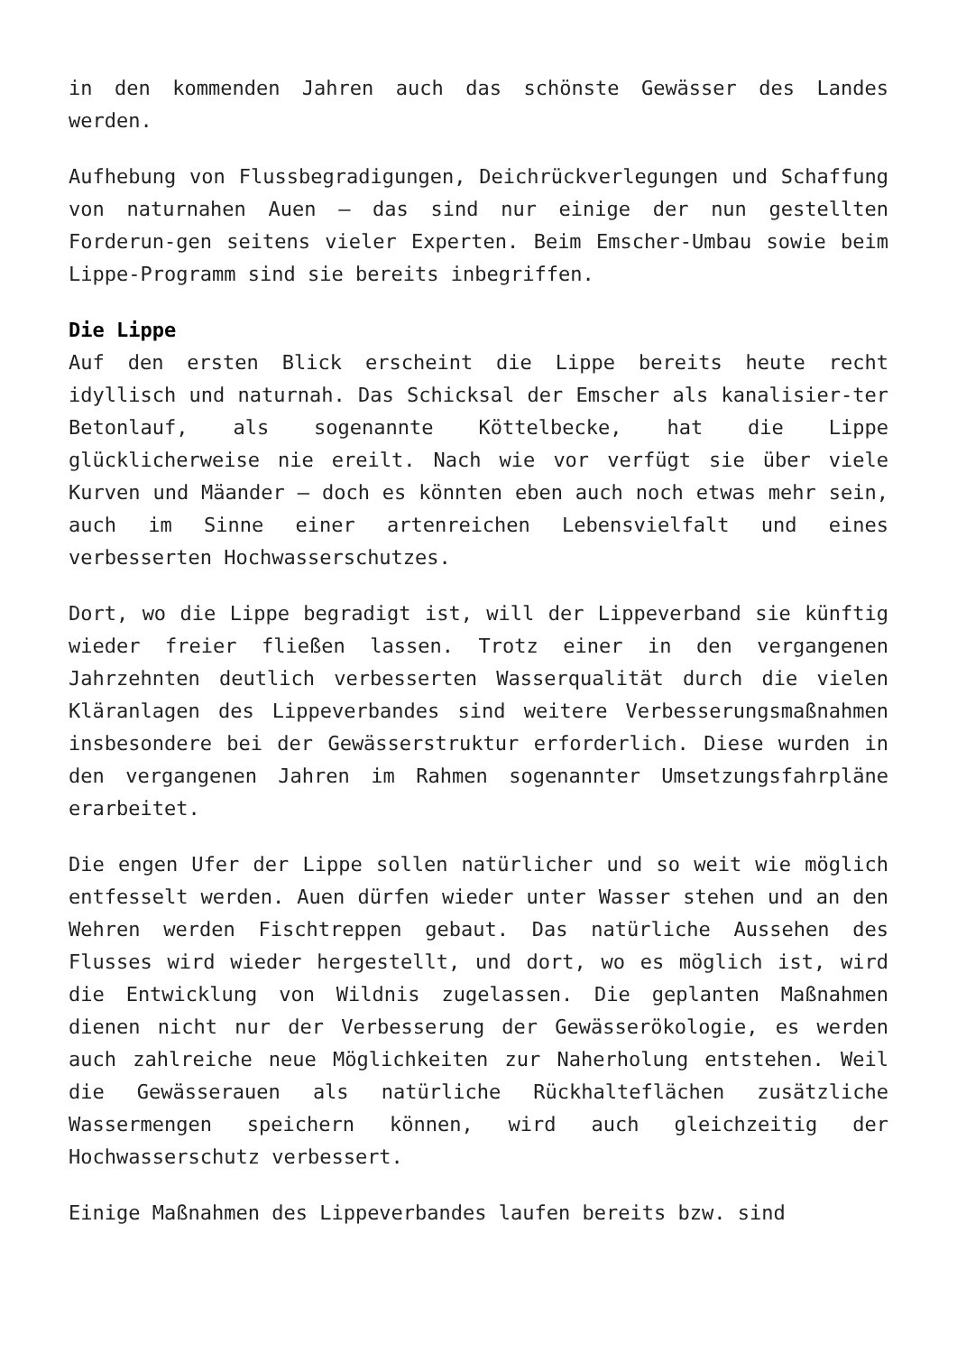in den kommenden Jahren auch das schönste Gewässer des Landes werden.
Aufhebung von Flussbegradigungen, Deichrückverlegungen und Schaffung von naturnahen Auen – das sind nur einige der nun gestellten Forderun-gen seitens vieler Experten. Beim Emscher-Umbau sowie beim Lippe-Programm sind sie bereits inbegriffen.
Die Lippe
Auf den ersten Blick erscheint die Lippe bereits heute recht idyllisch und naturnah. Das Schicksal der Emscher als kanalisier-ter Betonlauf, als sogenannte Köttelbecke, hat die Lippe glücklicherweise nie ereilt. Nach wie vor verfügt sie über viele Kurven und Mäander – doch es könnten eben auch noch etwas mehr sein, auch im Sinne einer artenreichen Lebensvielfalt und eines verbesserten Hochwasserschutzes.
Dort, wo die Lippe begradigt ist, will der Lippeverband sie künftig wieder freier fließen lassen. Trotz einer in den vergangenen Jahrzehnten deutlich verbesserten Wasserqualität durch die vielen Kläranlagen des Lippeverbandes sind weitere Verbesserungsmaßnahmen insbesondere bei der Gewässerstruktur erforderlich. Diese wurden in den vergangenen Jahren im Rahmen sogenannter Umsetzungsfahrpläne erarbeitet.
Die engen Ufer der Lippe sollen natürlicher und so weit wie möglich entfesselt werden. Auen dürfen wieder unter Wasser stehen und an den Wehren werden Fischtreppen gebaut. Das natürliche Aussehen des Flusses wird wieder hergestellt, und dort, wo es möglich ist, wird die Entwicklung von Wildnis zugelassen. Die geplanten Maßnahmen dienen nicht nur der Verbesserung der Gewässerökologie, es werden auch zahlreiche neue Möglichkeiten zur Naherholung entstehen. Weil die Gewässerauen als natürliche Rückhalteflächen zusätzliche Wassermengen speichern können, wird auch gleichzeitig der Hochwasserschutz verbessert.
Einige Maßnahmen des Lippeverbandes laufen bereits bzw. sind